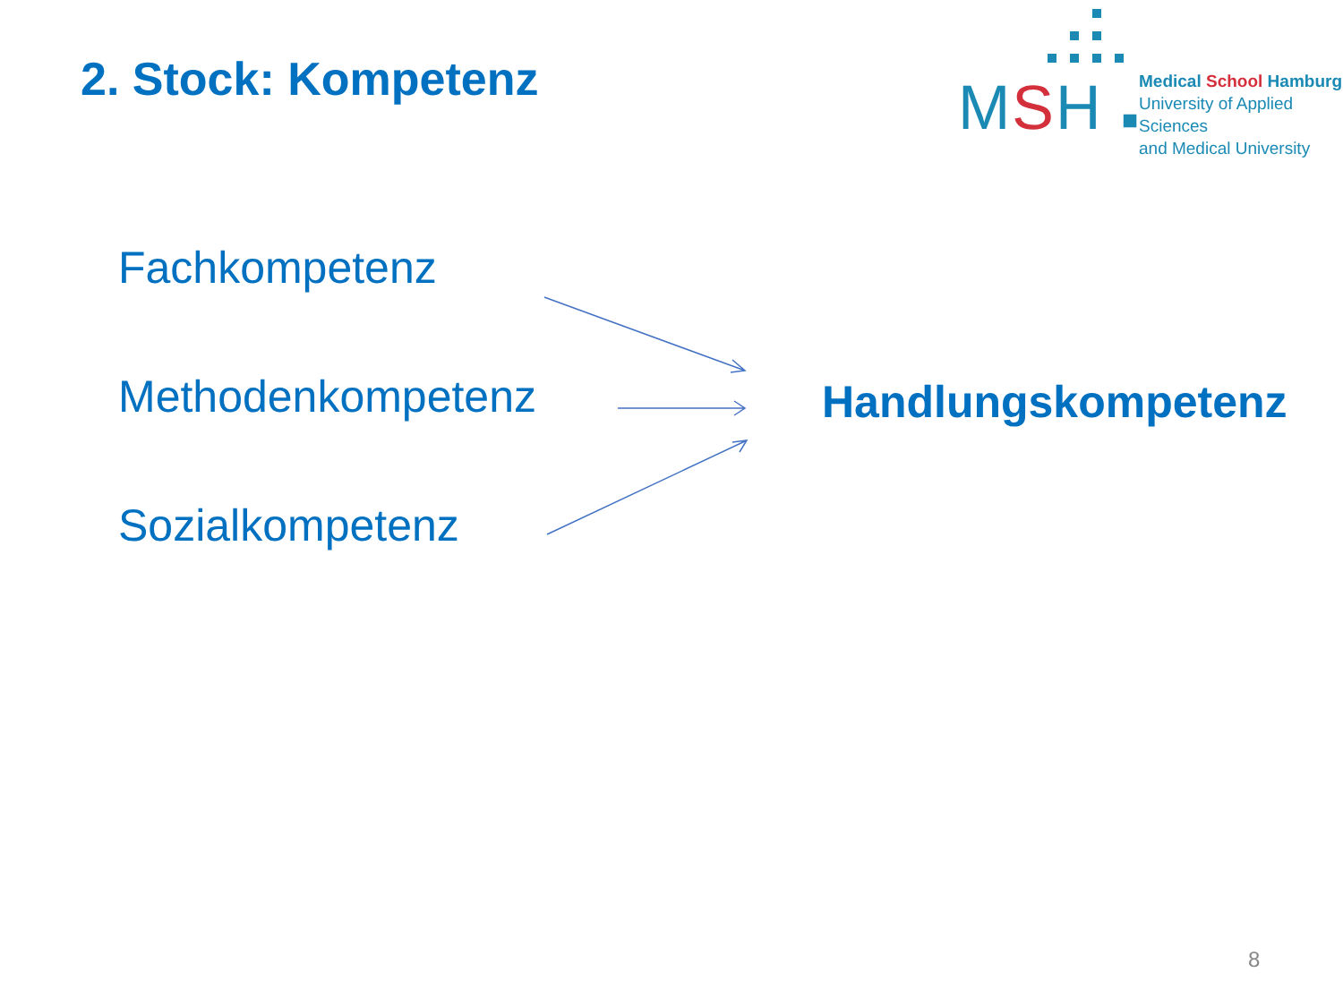2. Stock: Kompetenz
MSH ■
Medical School Hamburg
University of Applied Sciences
and Medical University
Fachkompetenz
Methodenkompetenz
Sozialkompetenz
Handlungskompetenz
8